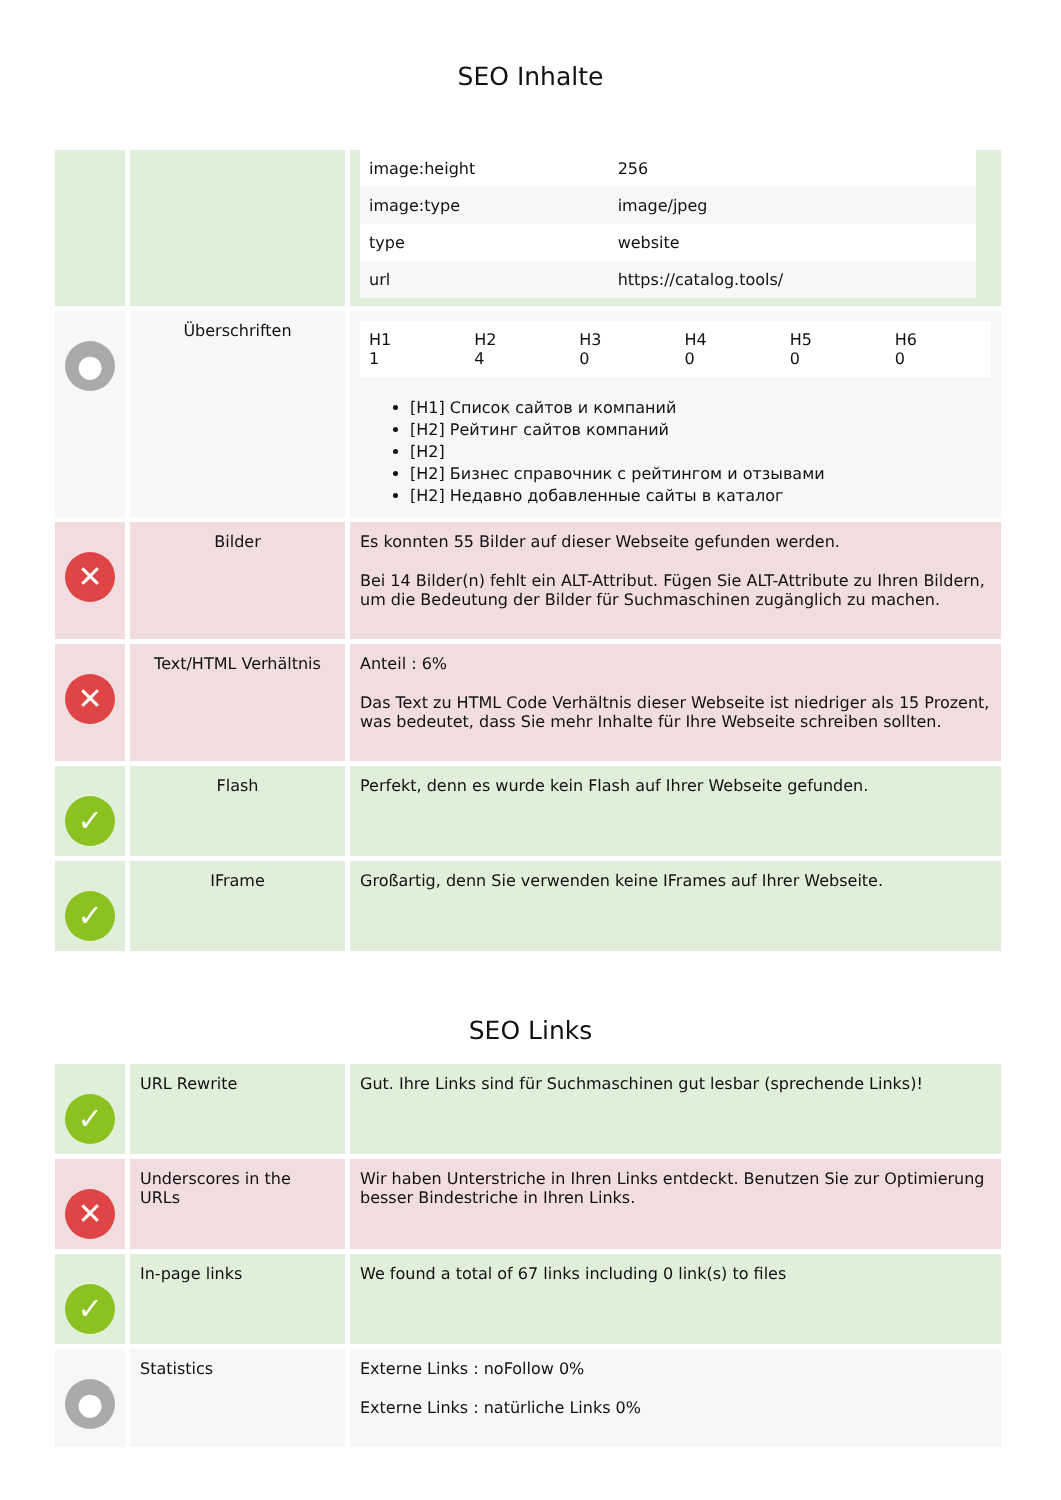SEO Inhalte
| | | / image:height / 256 / / image:type / image/jpeg / / type / website / / url / https://catalog.tools/ / |
| ● | Überschriften | / H1 1 / H2 4 / H3 0 / H4 0 / H5 0 / H6 0 / [H1] Список сайтов и компаний [H2] Рейтинг сайтов компаний [H2] [H2] Бизнес справочник с рейтингом и отзывами [H2] Недавно добавленные сайты в каталог |
| ✕ | Bilder | Es konnten 55 Bilder auf dieser Webseite gefunden werden. Bei 14 Bilder(n) fehlt ein ALT-Attribut. Fügen Sie ALT-Attribute zu Ihren Bildern, um die Bedeutung der Bilder für Suchmaschinen zugänglich zu machen. |
| ✕ | Text/HTML Verhältnis | Anteil : 6% Das Text zu HTML Code Verhältnis dieser Webseite ist niedriger als 15 Prozent, was bedeutet, dass Sie mehr Inhalte für Ihre Webseite schreiben sollten. |
| ✓ | Flash | Perfekt, denn es wurde kein Flash auf Ihrer Webseite gefunden. |
| ✓ | IFrame | Großartig, denn Sie verwenden keine IFrames auf Ihrer Webseite. |
SEO Links
| ✓ | URL Rewrite | Gut. Ihre Links sind für Suchmaschinen gut lesbar (sprechende Links)! |
| ✕ | Underscores in the URLs | Wir haben Unterstriche in Ihren Links entdeckt. Benutzen Sie zur Optimierung besser Bindestriche in Ihren Links. |
| ✓ | In-page links | We found a total of 67 links including 0 link(s) to files |
| ● | Statistics | Externe Links : noFollow 0% Externe Links : natürliche Links 0% |